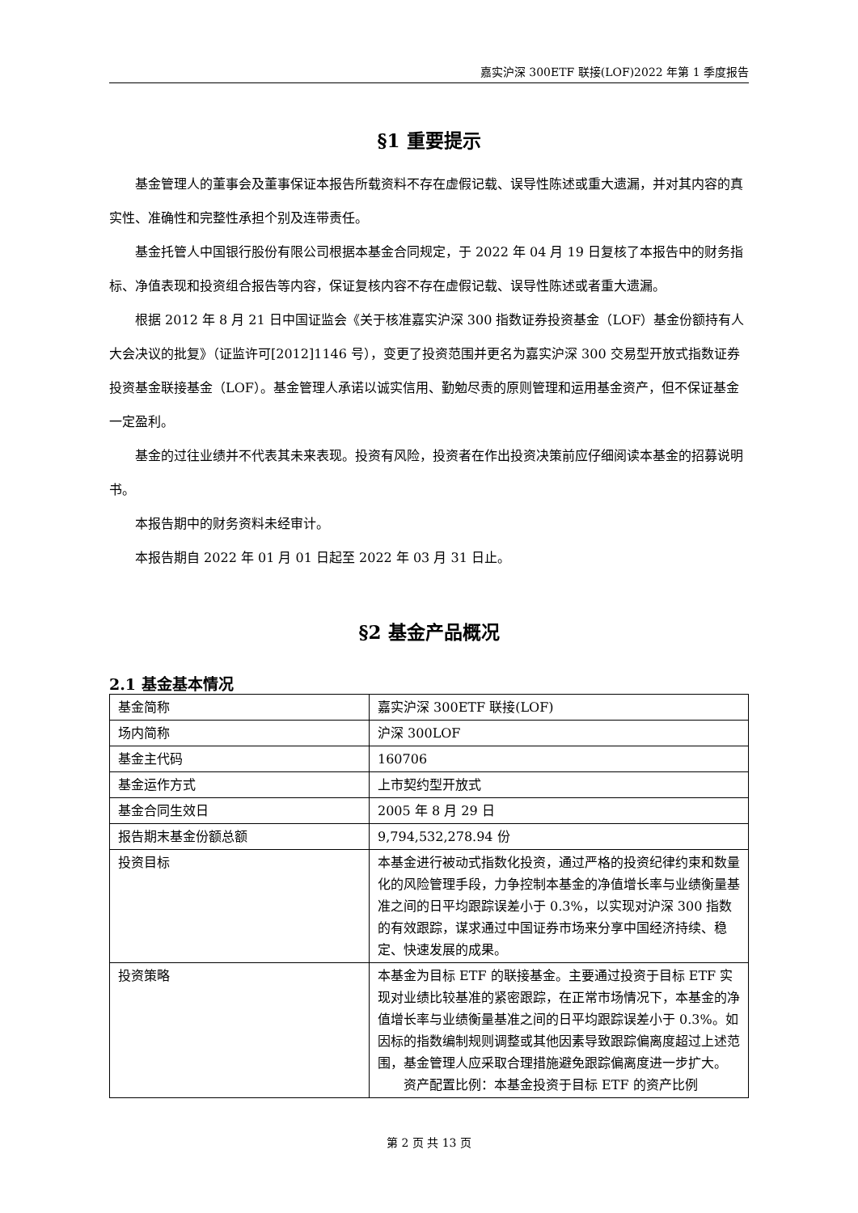嘉实沪深 300ETF 联接(LOF)2022 年第 1 季度报告
§1 重要提示
基金管理人的董事会及董事保证本报告所载资料不存在虚假记载、误导性陈述或重大遗漏，并对其内容的真实性、准确性和完整性承担个别及连带责任。
基金托管人中国银行股份有限公司根据本基金合同规定，于 2022 年 04 月 19 日复核了本报告中的财务指标、净值表现和投资组合报告等内容，保证复核内容不存在虚假记载、误导性陈述或者重大遗漏。
根据 2012 年 8 月 21 日中国证监会《关于核准嘉实沪深 300 指数证券投资基金（LOF）基金份额持有人大会决议的批复》（证监许可[2012]1146 号），变更了投资范围并更名为嘉实沪深 300 交易型开放式指数证券投资基金联接基金（LOF）。基金管理人承诺以诚实信用、勤勉尽责的原则管理和运用基金资产，但不保证基金一定盈利。
基金的过往业绩并不代表其未来表现。投资有风险，投资者在作出投资决策前应仔细阅读本基金的招募说明书。
本报告期中的财务资料未经审计。
本报告期自 2022 年 01 月 01 日起至 2022 年 03 月 31 日止。
§2 基金产品概况
2.1 基金基本情况
| 基金简称 | 嘉实沪深 300ETF 联接(LOF) |
| 场内简称 | 沪深 300LOF |
| 基金主代码 | 160706 |
| 基金运作方式 | 上市契约型开放式 |
| 基金合同生效日 | 2005 年 8 月 29 日 |
| 报告期末基金份额总额 | 9,794,532,278.94 份 |
| 投资目标 | 本基金进行被动式指数化投资，通过严格的投资纪律约束和数量化的风险管理手段，力争控制本基金的净值增长率与业绩衡量基准之间的日平均跟踪误差小于 0.3%，以实现对沪深 300 指数的有效跟踪，谋求通过中国证券市场来分享中国经济持续、稳定、快速发展的成果。 |
| 投资策略 | 本基金为目标 ETF 的联接基金。主要通过投资于目标 ETF 实现对业绩比较基准的紧密跟踪，在正常市场情况下，本基金的净值增长率与业绩衡量基准之间的日平均跟踪误差小于 0.3%。如因标的指数编制规则调整或其他因素导致跟踪偏离度超过上述范围，基金管理人应采取合理措施避免跟踪偏离度进一步扩大。 资产配置比例：本基金投资于目标 ETF 的资产比例 |
第 2 页 共 13 页